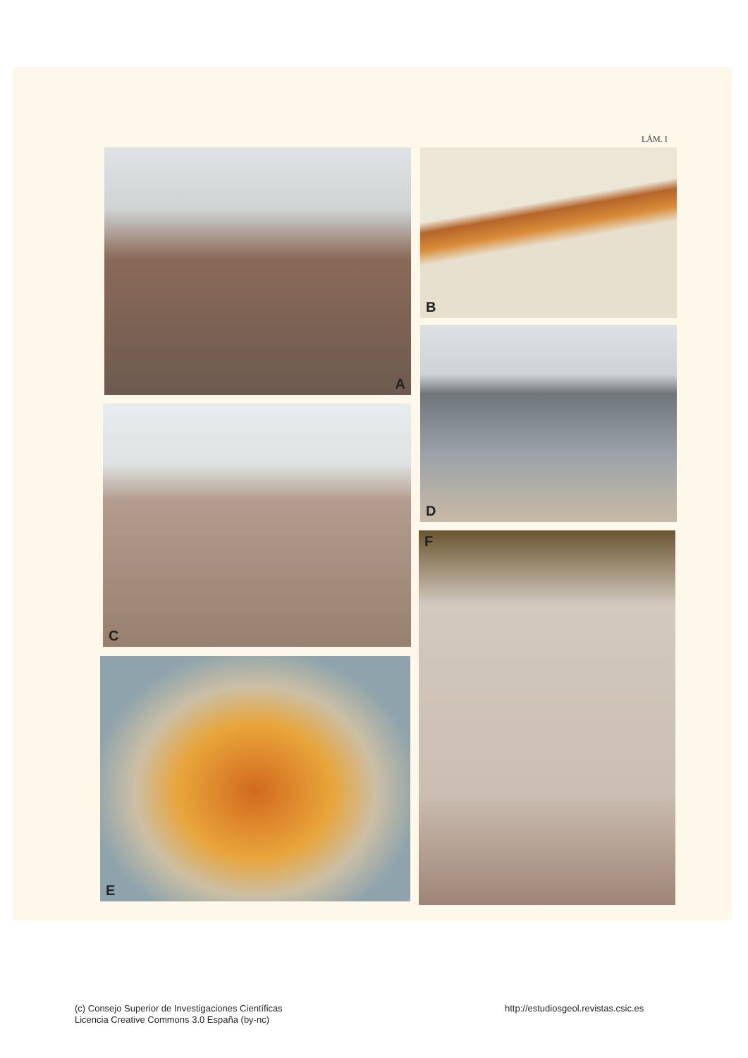LÁM. I
A B
C
D
E
F
(c) Consejo Superior de Investigaciones Científicas
Licencia Creative Commons 3.0 España (by-nc)
http://estudiosgeol.revistas.csic.es